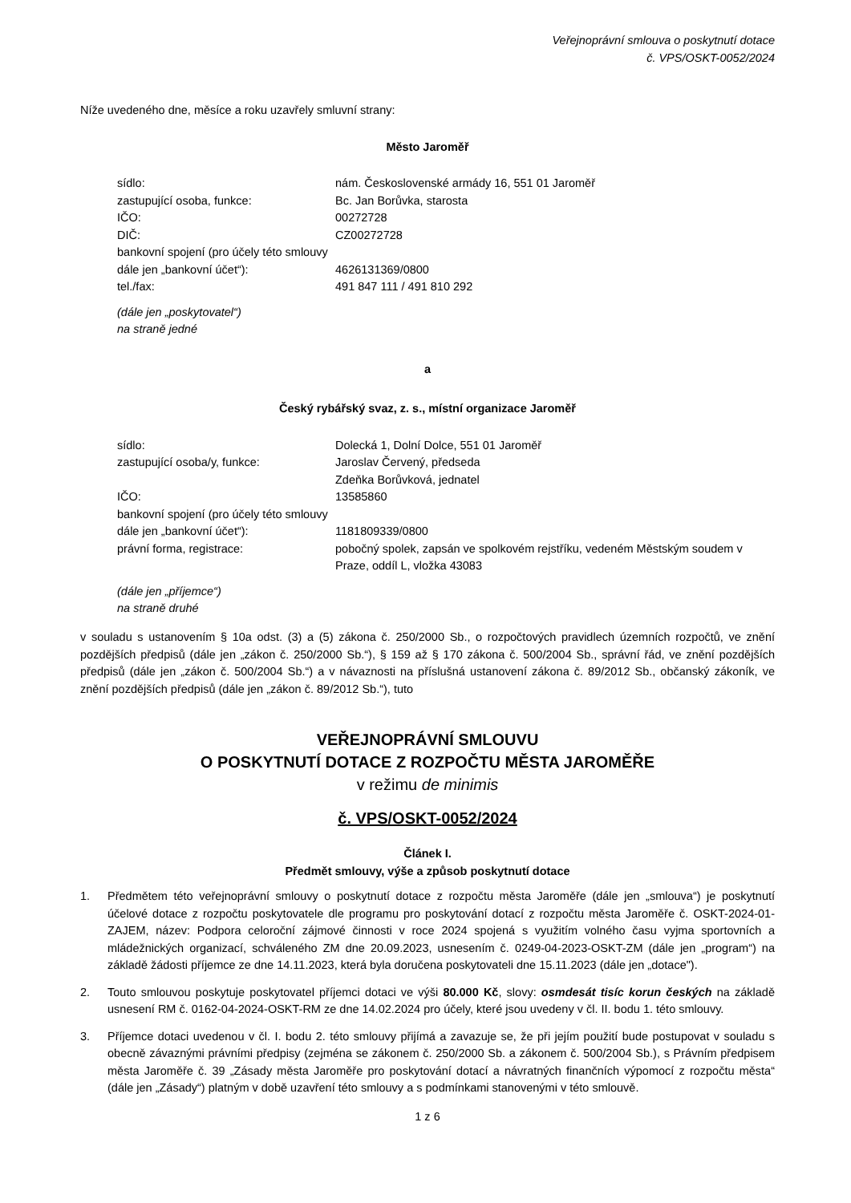Veřejnoprávní smlouva o poskytnutí dotace
č. VPS/OSKT-0052/2024
Níže uvedeného dne, měsíce a roku uzavřely smluvní strany:
Město Jaroměř
| sídlo: | nám. Československé armády 16, 551 01 Jaroměř |
| zastupující osoba, funkce: | Bc. Jan Borůvka, starosta |
| IČO: | 00272728 |
| DIČ: | CZ00272728 |
| bankovní spojení (pro účely této smlouvy dále jen „bankovní účet“): | 4626131369/0800 |
| tel./fax: | 491 847 111 / 491 810 292 |
(dále jen „poskytovatel“)
na straně jedné
a
Český rybářský svaz, z. s., místní organizace Jaroměř
| sídlo: | Dolecká 1, Dolní Dolce, 551 01 Jaroměř |
| zastupující osoba/y, funkce: | Jaroslav Červený, předseda Zdeňka Borůvková, jednatel |
| IČO: | 13585860 |
| bankovní spojení (pro účely této smlouvy dále jen „bankovní účet“): | 1181809339/0800 |
| právní forma, registrace: | pobočný spolek, zapsán ve spolkovém rejstříku, vedeném Městským soudem v Praze, oddíl L, vložka 43083 |
(dále jen „příjemce“)
na straně druhé
v souladu s ustanovením § 10a odst. (3) a (5) zákona č. 250/2000 Sb., o rozpočtových pravidlech územních rozpočtů, ve znění pozdějších předpisů (dále jen „zákon č. 250/2000 Sb.“), § 159 až § 170 zákona č. 500/2004 Sb., správní řád, ve znění pozdějších předpisů (dále jen „zákon č. 500/2004 Sb.“) a v návaznosti na příslušná ustanovení zákona č. 89/2012 Sb., občanský zákoník, ve znění pozdějších předpisů (dále jen „zákon č. 89/2012 Sb.“), tuto
VEŘEJNOPRÁVNÍ SMLOUVU
O POSKYTNUTÍ DOTACE Z ROZPOČTU MĚSTA JAROMĚŘE
v režimu de minimis
č. VPS/OSKT-0052/2024
Článek I.
Předmět smlouvy, výše a způsob poskytnutí dotace
1. Předmětem této veřejnoprávní smlouvy o poskytnutí dotace z rozpočtu města Jaroměře (dále jen „smlouva“) je poskytnutí účelové dotace z rozpočtu poskytovatele dle programu pro poskytování dotací z rozpočtu města Jaroměře č. OSKT-2024-01-ZAJEM, název: Podpora celoroční zájmové činnosti v roce 2024 spojená s využitím volného času vyjma sportovních a mládežnických organizací, schváleného ZM dne 20.09.2023, usnesením č. 0249-04-2023-OSKT-ZM (dále jen „program“) na základě žádosti příjemce ze dne 14.11.2023, která byla doručena poskytovateli dne 15.11.2023 (dále jen „dotace").
2. Touto smlouvou poskytuje poskytovatel příjemci dotaci ve výši 80.000 Kč, slovy: osmdesát tisíc korun českých na základě usnesení RM č. 0162-04-2024-OSKT-RM ze dne 14.02.2024 pro účely, které jsou uvedeny v čl. II. bodu 1. této smlouvy.
3. Příjemce dotaci uvedenou v čl. I. bodu 2. této smlouvy přijímá a zavazuje se, že při jejím použití bude postupovat v souladu s obecně závaznými právními předpisy (zejména se zákonem č. 250/2000 Sb. a zákonem č. 500/2004 Sb.), s Právním předpisem města Jaroměře č. 39 „Zásady města Jaroměře pro poskytování dotací a návratných finančních výpomocí z rozpočtu města“ (dále jen „Zásady“) platným v době uzavření této smlouvy a s podmínkami stanovenými v této smlouvě.
1 z 6